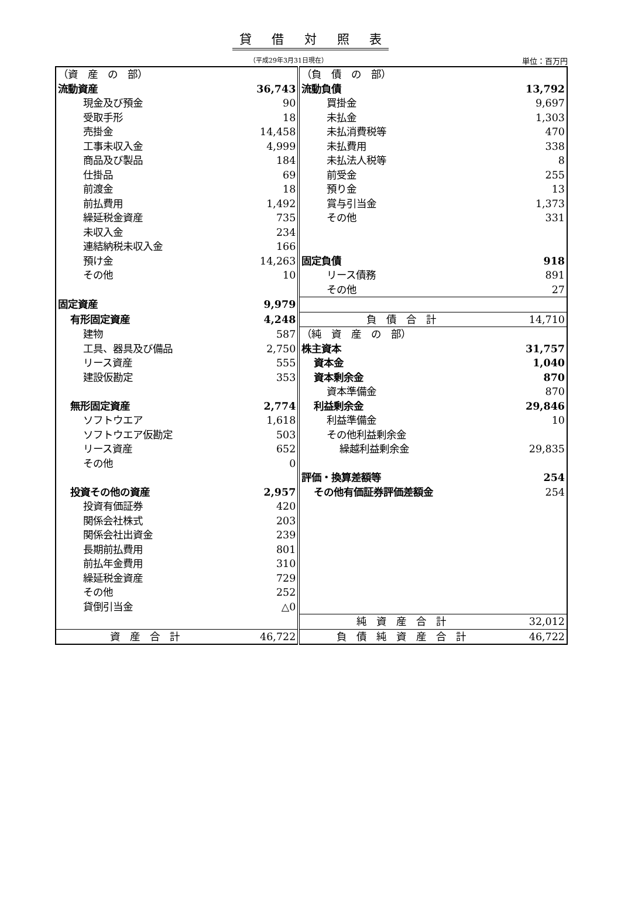貸 借 対 照 表
（平成29年3月31日現在）
単位：百万円
| （資 産 の 部） | | （負 債 の 部） | |
| 流動資産 | 36,743 | 流動負債 | 13,792 |
| 現金及び預金 | 90 | 買掛金 | 9,697 |
| 受取手形 | 18 | 未払金 | 1,303 |
| 売掛金 | 14,458 | 未払消費税等 | 470 |
| 工事未収入金 | 4,999 | 未払費用 | 338 |
| 商品及び製品 | 184 | 未払法人税等 | 8 |
| 仕掛品 | 69 | 前受金 | 255 |
| 前渡金 | 18 | 預り金 | 13 |
| 前払費用 | 1,492 | 賞与引当金 | 1,373 |
| 繰延税金資産 | 735 | その他 | 331 |
| 未収入金 | 234 | | |
| 連結納税未収入金 | 166 | | |
| 預け金 | 14,263 | 固定負債 | 918 |
| その他 | 10 | リース債務 | 891 |
| | | その他 | 27 |
| 固定資産 | 9,979 | | |
| 有形固定資産 | 4,248 | 負 債 合 計 | 14,710 |
| 建物 | 587 | （純 資 産 の 部） | |
| 工具、器具及び備品 | 2,750 | 株主資本 | 31,757 |
| リース資産 | 555 | 資本金 | 1,040 |
| 建設仮勘定 | 353 | 資本剰余金 | 870 |
| | | 資本準備金 | 870 |
| 無形固定資産 | 2,774 | 利益剰余金 | 29,846 |
| ソフトウエア | 1,618 | 利益準備金 | 10 |
| ソフトウエア仮勘定 | 503 | その他利益剰余金 | |
| リース資産 | 652 | 繰越利益剰余金 | 29,835 |
| その他 | 0 | | |
| | | 評価・換算差額等 | 254 |
| 投資その他の資産 | 2,957 | その他有価証券評価差額金 | 254 |
| 投資有価証券 | 420 | | |
| 関係会社株式 | 203 | | |
| 関係会社出資金 | 239 | | |
| 長期前払費用 | 801 | | |
| 前払年金費用 | 310 | | |
| 繰延税金資産 | 729 | | |
| その他 | 252 | | |
| 貸倒引当金 | △0 | | |
| | | 純 資 産 合 計 | 32,012 |
| 資 産 合 計 | 46,722 | 負 債 純 資 産 合 計 | 46,722 |